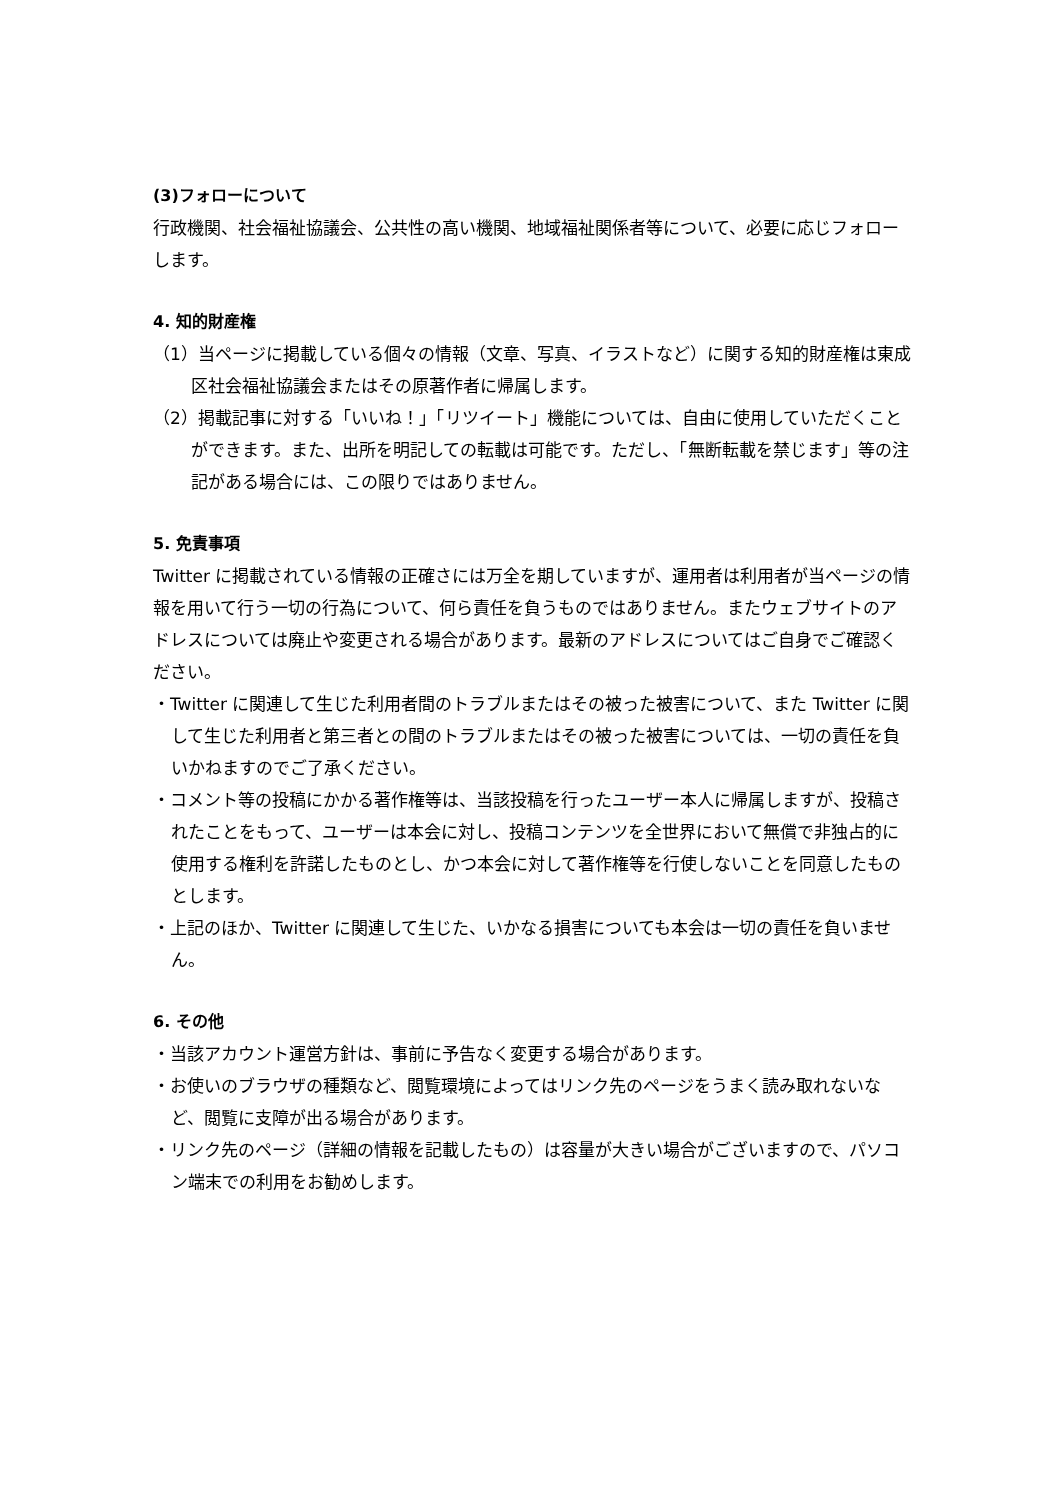(3)フォローについて
行政機関、社会福祉協議会、公共性の高い機関、地域福祉関係者等について、必要に応じフォローします。
4. 知的財産権
（1）当ページに掲載している個々の情報（文章、写真、イラストなど）に関する知的財産権は東成区社会福祉協議会またはその原著作者に帰属します。
（2）掲載記事に対する「いいね！」「リツイート」機能については、自由に使用していただくことができます。また、出所を明記しての転載は可能です。ただし、「無断転載を禁じます」等の注記がある場合には、この限りではありません。
5. 免責事項
Twitter に掲載されている情報の正確さには万全を期していますが、運用者は利用者が当ページの情報を用いて行う一切の行為について、何ら責任を負うものではありません。またウェブサイトのアドレスについては廃止や変更される場合があります。最新のアドレスについてはご自身でご確認ください。
・Twitter に関連して生じた利用者間のトラブルまたはその被った被害について、また Twitter に関して生じた利用者と第三者との間のトラブルまたはその被った被害については、一切の責任を負いかねますのでご了承ください。
・コメント等の投稿にかかる著作権等は、当該投稿を行ったユーザー本人に帰属しますが、投稿されたことをもって、ユーザーは本会に対し、投稿コンテンツを全世界において無償で非独占的に使用する権利を許諾したものとし、かつ本会に対して著作権等を行使しないことを同意したものとします。
・上記のほか、Twitter に関連して生じた、いかなる損害についても本会は一切の責任を負いません。
6. その他
・当該アカウント運営方針は、事前に予告なく変更する場合があります。
・お使いのブラウザの種類など、閲覧環境によってはリンク先のページをうまく読み取れないなど、閲覧に支障が出る場合があります。
・リンク先のページ（詳細の情報を記載したもの）は容量が大きい場合がございますので、パソコン端末での利用をお勧めします。